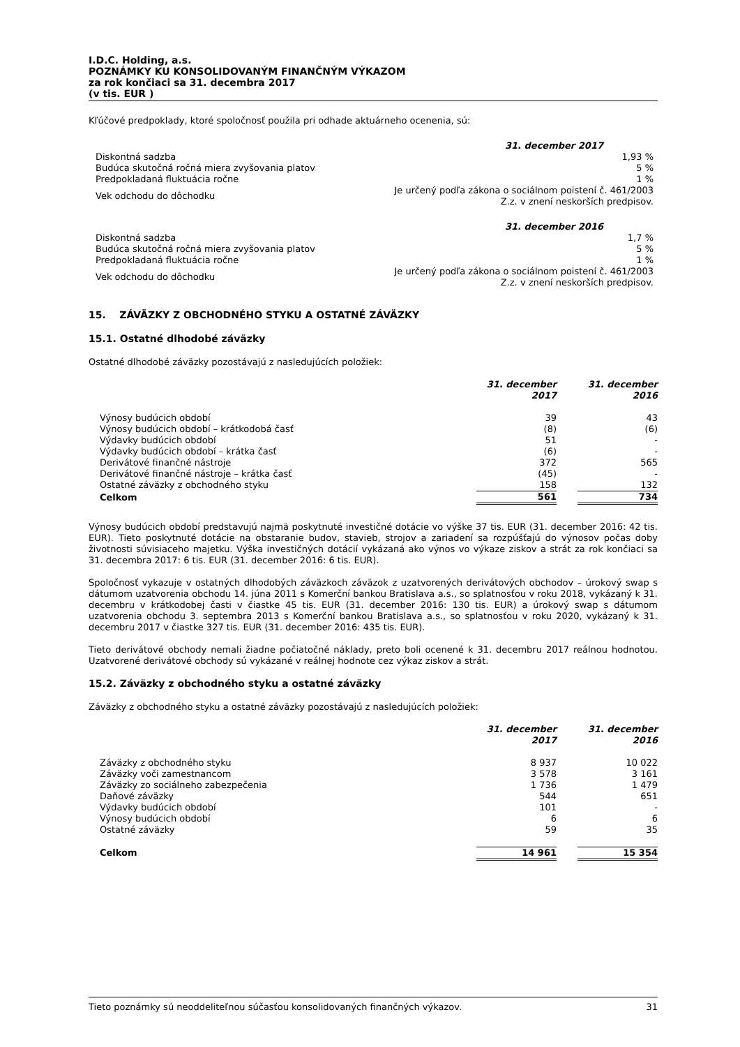I.D.C. Holding, a.s.
POZNÁMKY KU KONSOLIDOVANÝM FINANČNÝM VÝKAZOM
za rok končiaci sa 31. decembra 2017
(v tis. EUR )
Kľúčové predpoklady, ktoré spoločnosť použila pri odhade aktuárneho ocenenia, sú:
| | 31. december 2017 |
| Diskontná sadzba | 1,93 % |
| Budúca skutočná ročná miera zvyšovania platov | 5 % |
| Predpokladaná fluktuácia ročne | 1 % |
| Vek odchodu do dôchodku | Je určený podľa zákona o sociálnom poistení č. 461/2003 Z.z. v znení neskorších predpisov. |
| | 31. december 2016 |
| Diskontná sadzba | 1,7 % |
| Budúca skutočná ročná miera zvyšovania platov | 5 % |
| Predpokladaná fluktuácia ročne | 1 % |
| Vek odchodu do dôchodku | Je určený podľa zákona o sociálnom poistení č. 461/2003 Z.z. v znení neskorších predpisov. |
15. ZÁVÄZKY Z OBCHODNÉHO STYKU A OSTATNÉ ZÁVÄZKY
15.1. Ostatné dlhodobé záväzky
Ostatné dlhodobé záväzky pozostávajú z nasledujúcích položiek:
| | 31. december 2017 | | 31. december 2016 |
| --- | --- | --- | --- |
| Výnosy budúcich období | 39 | | 43 |
| Výnosy budúcich období – krátkodobá časť | (8) | | (6) |
| Výdavky budúcich období | 51 | | - |
| Výdavky budúcich období – krátka časť | (6) | | - |
| Derivátové finančné nástroje | 372 | | 565 |
| Derivátové finančné nástroje – krátka časť | (45) | | - |
| Ostatné záväzky z obchodného styku | 158 | | 132 |
| Celkom | 561 | | 734 |
Výnosy budúcich období predstavujú najmä poskytnuté investičné dotácie vo výške 37 tis. EUR (31. december 2016: 42 tis. EUR). Tieto poskytnuté dotácie na obstaranie budov, stavieb, strojov a zariadení sa rozpúšťajú do výnosov počas doby životnosti súvisiaceho majetku. Výška investičných dotácií vykázaná ako výnos vo výkaze ziskov a strát za rok končiaci sa 31. decembra 2017: 6 tis. EUR (31. december 2016: 6 tis. EUR).
Spoločnosť vykazuje v ostatných dlhodobých záväzkoch záväzok z uzatvorených derivátových obchodov – úrokový swap s dátumom uzatvorenia obchodu 14. júna 2011 s Komerční bankou Bratislava a.s., so splatnosťou v roku 2018, vykázaný k 31. decembru v krátkodobej časti v čiastke 45 tis. EUR (31. december 2016: 130 tis. EUR) a úrokový swap s dátumom uzatvorenia obchodu 3. septembra 2013 s Komerční bankou Bratislava a.s., so splatnosťou v roku 2020, vykázaný k 31. decembru 2017 v čiastke 327 tis. EUR (31. december 2016: 435 tis. EUR).
Tieto derivátové obchody nemali žiadne počiatočné náklady, preto boli ocenené k 31. decembru 2017 reálnou hodnotou. Uzatvorené derivátové obchody sú vykázané v reálnej hodnote cez výkaz ziskov a strát.
15.2. Záväzky z obchodného styku a ostatné záväzky
Záväzky z obchodného styku a ostatné záväzky pozostávajú z nasledujúcích položiek:
| | 31. december 2017 | | 31. december 2016 |
| --- | --- | --- | --- |
| Záväzky z obchodného styku | 8 937 | | 10 022 |
| Záväzky voči zamestnancom | 3 578 | | 3 161 |
| Záväzky zo sociálneho zabezpečenia | 1 736 | | 1 479 |
| Daňové záväzky | 544 | | 651 |
| Výdavky budúcich období | 101 | | - |
| Výnosy budúcich období | 6 | | 6 |
| Ostatné záväzky | 59 | | 35 |
| Celkom | 14 961 | | 15 354 |
Tieto poznámky sú neoddeliteľnou súčasťou konsolidovaných finančných výkazov. 31